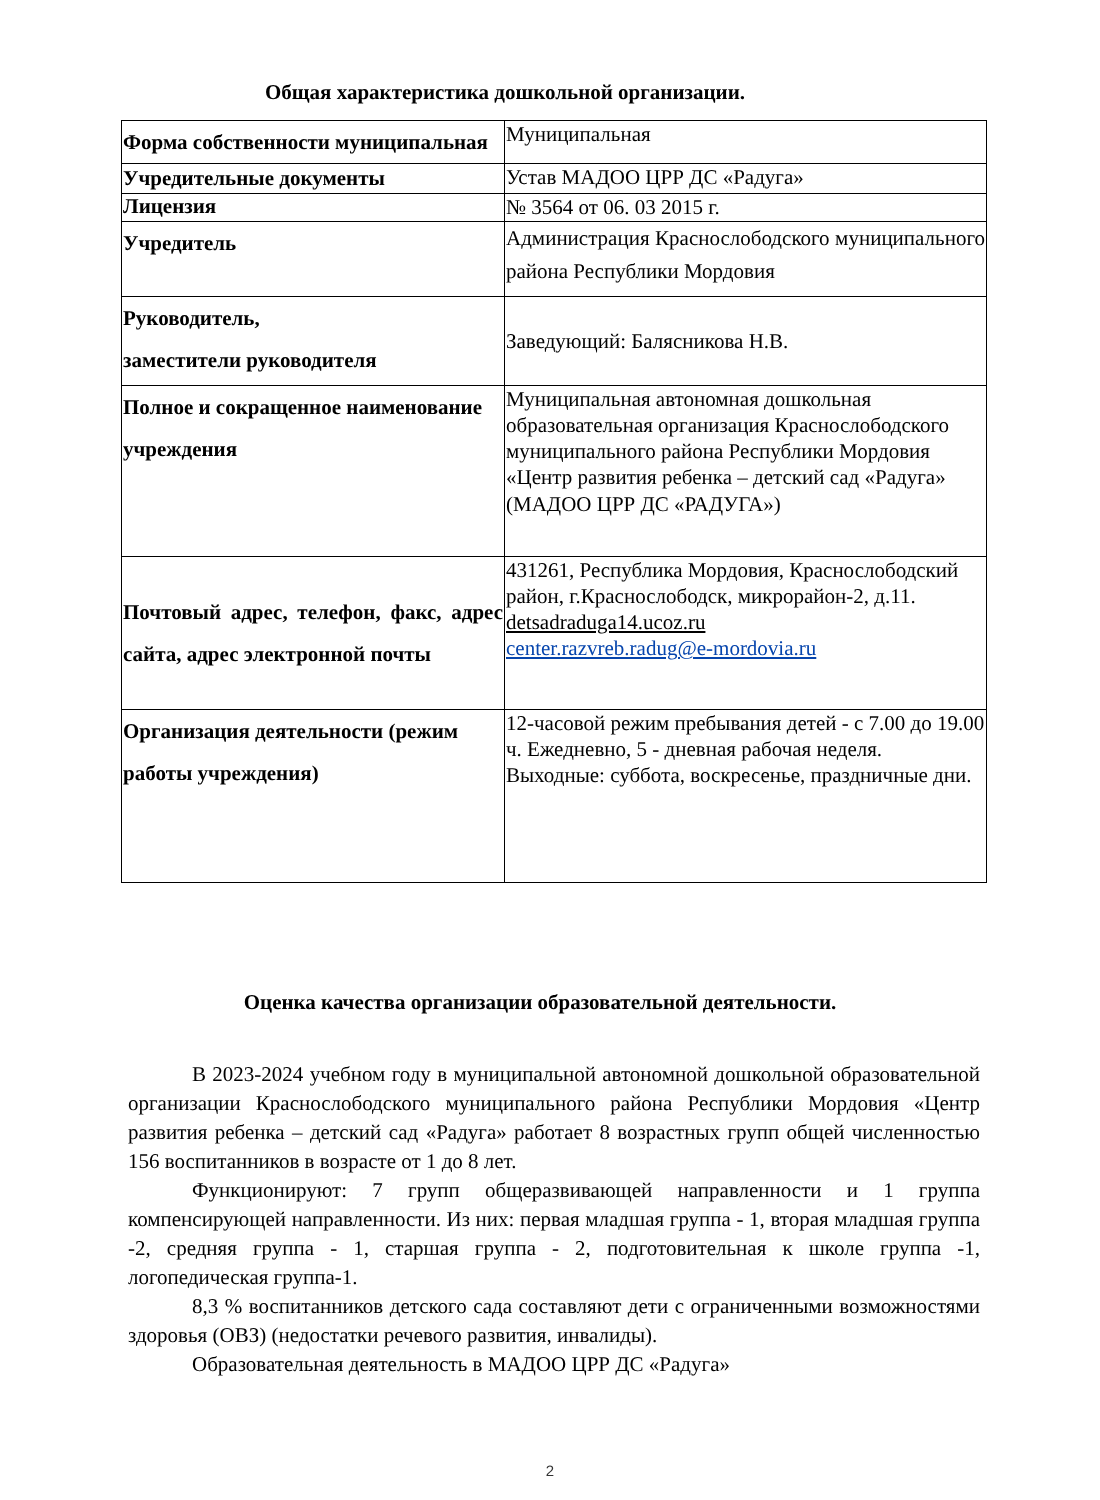Общая характеристика дошкольной организации.
| Форма собственности муниципальная | Муниципальная |
| Учредительные документы | Устав МАДОО ЦРР ДС «Радуга» |
| Лицензия | № 3564 от 06. 03 2015 г. |
| Учредитель | Администрация Краснослободского муниципального района Республики Мордовия |
| Руководитель, заместители руководителя | Заведующий: Балясникова Н.В. |
| Полное и сокращенное наименование учреждения | Муниципальная автономная дошкольная образовательная организация Краснослободского муниципального района Республики Мордовия «Центр развития ребенка – детский сад «Радуга» (МАДОО ЦРР ДС «РАДУГА») |
| Почтовый адрес, телефон, факс, адрес сайта, адрес электронной почты | 431261, Республика Мордовия, Краснослободский район, г.Краснослободск, микрорайон-2, д.11. detsadraduga14.ucoz.ru center.razvreb.radug@e-mordovia.ru |
| Организация деятельности (режим работы учреждения) | 12-часовой режим пребывания детей - с 7.00 до 19.00 ч. Ежедневно, 5 - дневная рабочая неделя. Выходные: суббота, воскресенье, праздничные дни. |
Оценка качества организации образовательной деятельности.
В 2023-2024 учебном году в муниципальной автономной дошкольной образовательной организации Краснослободского муниципального района Республики Мордовия «Центр развития ребенка – детский сад «Радуга» работает 8 возрастных групп общей численностью 156 воспитанников в возрасте от 1 до 8 лет.
Функционируют: 7 групп общеразвивающей направленности и 1 группа компенсирующей направленности. Из них: первая младшая группа - 1, вторая младшая группа -2, средняя группа - 1, старшая группа - 2, подготовительная к школе группа -1, логопедическая группа-1.
8,3 % воспитанников детского сада составляют дети с ограниченными возможностями здоровья (ОВЗ) (недостатки речевого развития, инвалиды).
Образовательная деятельность в МАДОО ЦРР ДС «Радуга»
2